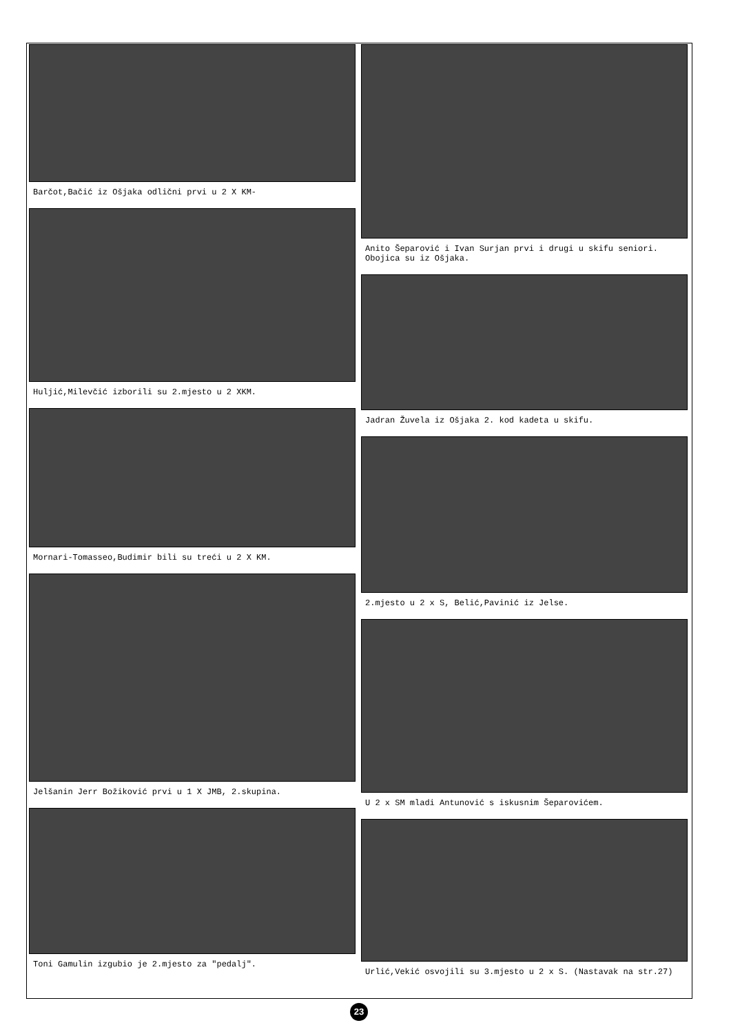Barčot,Bačić iz Ošjaka odlični prvi u 2 X KM-
Huljić,Milevčić izborili su 2.mjesto u 2 XKM.
Mornari-Tomasseo,Budimir bili su treći u 2 X KM.
Jelšanin Jerr Božiković prvi u 1 X JMB, 2.skupina.
Toni Gamulin izgubio je 2.mjesto za "pedalj".
Anito Šeparović i Ivan Surjan prvi i drugi u skifu seniori. Obojica su iz Ošjaka.
Jadran Žuvela iz Ošjaka 2. kod kadeta u skifu.
2.mjesto u 2 x S, Belić,Pavinić iz Jelse.
U 2 x SM mladi Antunović s iskusnim Šeparovićem.
Urlić,Vekić osvojili su 3.mjesto u 2 x S. (Nastavak na str.27)
23